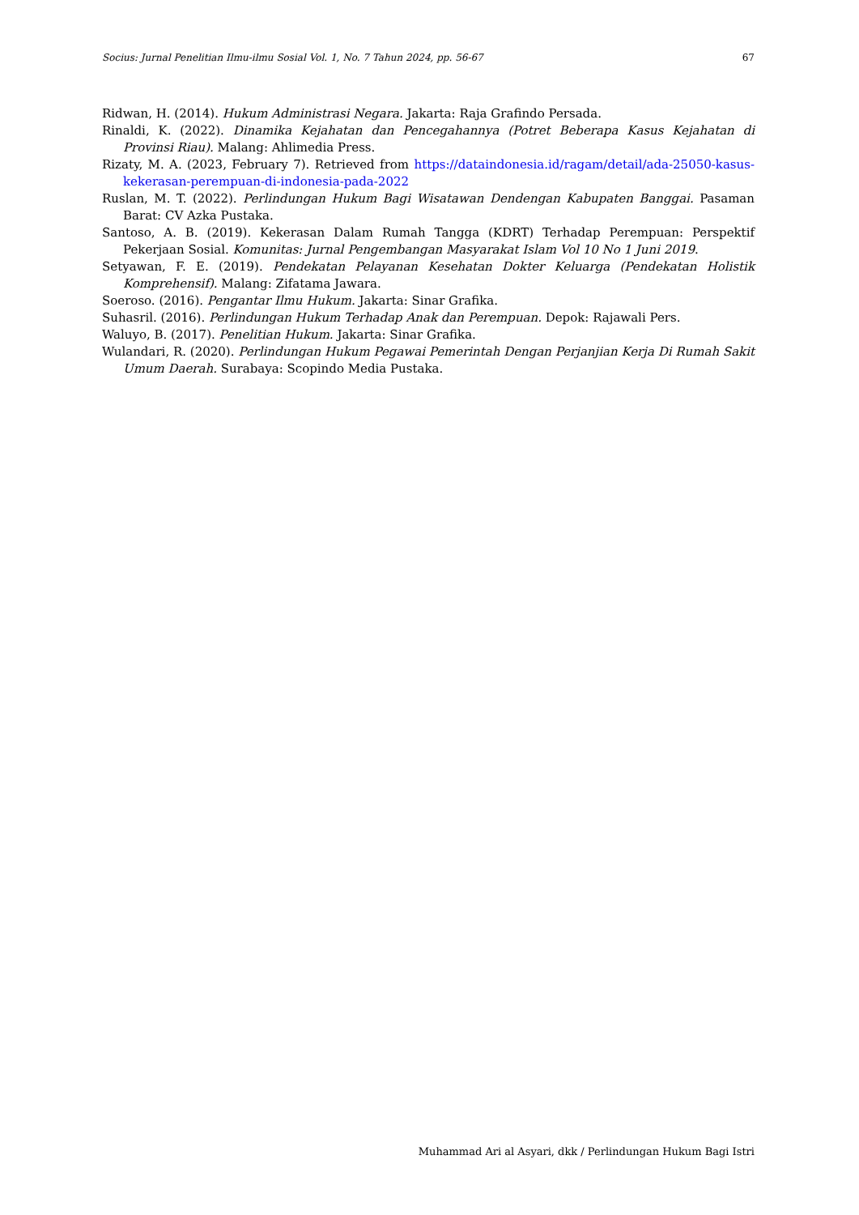Socius: Jurnal Penelitian Ilmu-ilmu Sosial Vol. 1, No. 7 Tahun 2024, pp. 56-67 67
Ridwan, H. (2014). Hukum Administrasi Negara. Jakarta: Raja Grafindo Persada.
Rinaldi, K. (2022). Dinamika Kejahatan dan Pencegahannya (Potret Beberapa Kasus Kejahatan di Provinsi Riau). Malang: Ahlimedia Press.
Rizaty, M. A. (2023, February 7). Retrieved from https://dataindonesia.id/ragam/detail/ada-25050-kasus-kekerasan-perempuan-di-indonesia-pada-2022
Ruslan, M. T. (2022). Perlindungan Hukum Bagi Wisatawan Dendengan Kabupaten Banggai. Pasaman Barat: CV Azka Pustaka.
Santoso, A. B. (2019). Kekerasan Dalam Rumah Tangga (KDRT) Terhadap Perempuan: Perspektif Pekerjaan Sosial. Komunitas: Jurnal Pengembangan Masyarakat Islam Vol 10 No 1 Juni 2019.
Setyawan, F. E. (2019). Pendekatan Pelayanan Kesehatan Dokter Keluarga (Pendekatan Holistik Komprehensif). Malang: Zifatama Jawara.
Soeroso. (2016). Pengantar Ilmu Hukum. Jakarta: Sinar Grafika.
Suhasril. (2016). Perlindungan Hukum Terhadap Anak dan Perempuan. Depok: Rajawali Pers.
Waluyo, B. (2017). Penelitian Hukum. Jakarta: Sinar Grafika.
Wulandari, R. (2020). Perlindungan Hukum Pegawai Pemerintah Dengan Perjanjian Kerja Di Rumah Sakit Umum Daerah. Surabaya: Scopindo Media Pustaka.
Muhammad Ari al Asyari, dkk / Perlindungan Hukum Bagi Istri